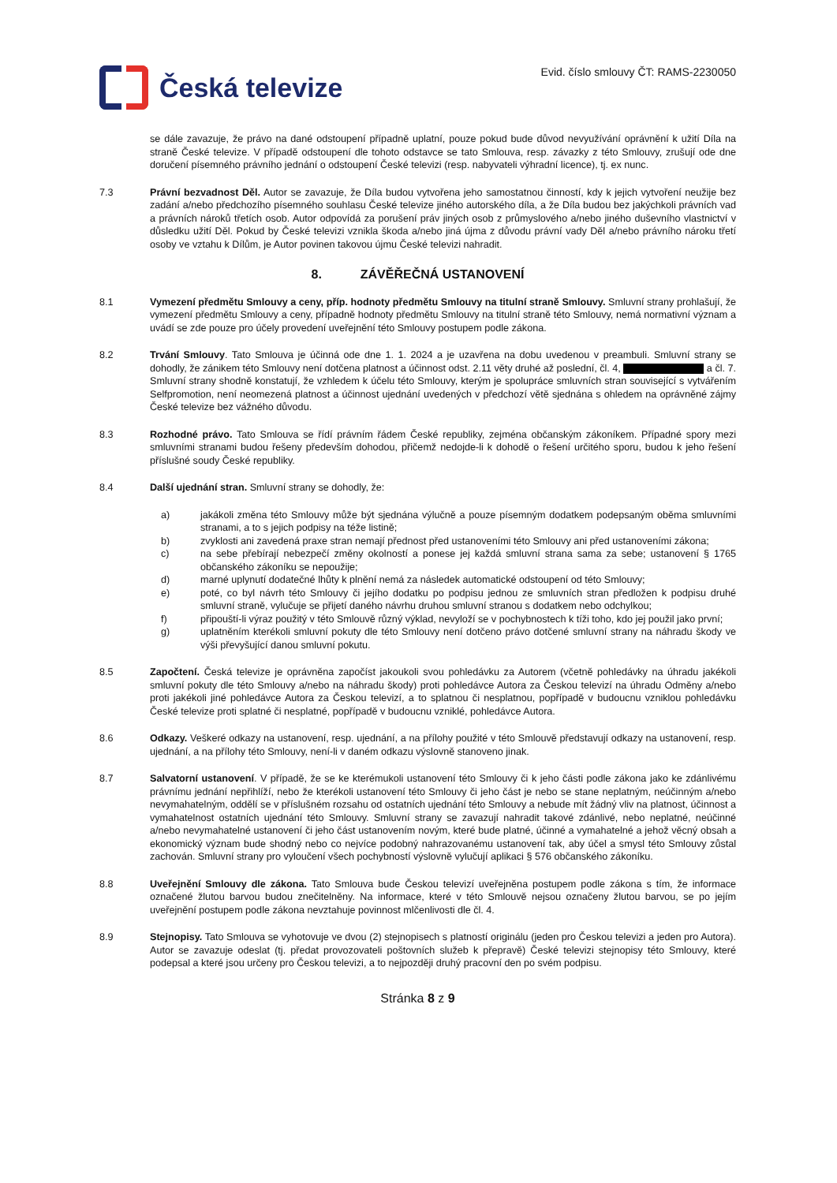Česká televize
Evid. číslo smlouvy ČT: RAMS-2230050
se dále zavazuje, že právo na dané odstoupení případně uplatní, pouze pokud bude důvod nevyužívání oprávnění k užití Díla na straně České televize. V případě odstoupení dle tohoto odstavce se tato Smlouva, resp. závazky z této Smlouvy, zrušují ode dne doručení písemného právního jednání o odstoupení České televizi (resp. nabyvateli výhradní licence), tj. ex nunc.
7.3 Právní bezvadnost Děl. Autor se zavazuje, že Díla budou vytvořena jeho samostatnou činností, kdy k jejich vytvoření neužije bez zadání a/nebo předchozího písemného souhlasu České televize jiného autorského díla, a že Díla budou bez jakýchkoli právních vad a právních nároků třetích osob. Autor odpovídá za porušení práv jiných osob z průmyslového a/nebo jiného duševního vlastnictví v důsledku užití Děl. Pokud by České televizi vznikla škoda a/nebo jiná újma z důvodu právní vady Děl a/nebo právního nároku třetí osoby ve vztahu k Dílům, je Autor povinen takovou újmu České televizi nahradit.
8. ZÁVĚŘEČNÁ USTANOVENÍ
8.1 Vymezení předmětu Smlouvy a ceny, příp. hodnoty předmětu Smlouvy na titulní straně Smlouvy. Smluvní strany prohlašují, že vymezení předmětu Smlouvy a ceny, případně hodnoty předmětu Smlouvy na titulní straně této Smlouvy, nemá normativní význam a uvádí se zde pouze pro účely provedení uveřejnění této Smlouvy postupem podle zákona.
8.2 Trvání Smlouvy. Tato Smlouva je účinná ode dne 1. 1. 2024 a je uzavřena na dobu uvedenou v preambuli. Smluvní strany se dohodly, že zánikem této Smlouvy není dotčena platnost a účinnost odst. 2.11 věty druhé až poslední, čl. 4, a čl. 7. Smluvní strany shodně konstatují, že vzhledem k účelu této Smlouvy, kterým je spolupráce smluvních stran související s vytvářením Selfpromotion, není neomezená platnost a účinnost ujednání uvedených v předchozí větě sjednána s ohledem na oprávněné zájmy České televize bez vážného důvodu.
8.3 Rozhodné právo. Tato Smlouva se řídí právním řádem České republiky, zejména občanským zákoníkem. Případné spory mezi smluvními stranami budou řešeny především dohodou, přičemž nedojde-li k dohodě o řešení určitého sporu, budou k jeho řešení příslušné soudy České republiky.
8.4 Další ujednání stran. Smluvní strany se dohodly, že:
a) jakákoli změna této Smlouvy může být sjednána výlučně a pouze písemným dodatkem podepsaným oběma smluvními stranami, a to s jejich podpisy na téže listině;
b) zvyklosti ani zavedená praxe stran nemají přednost před ustanoveními této Smlouvy ani před ustanoveními zákona;
c) na sebe přebírají nebezpečí změny okolností a ponese jej každá smluvní strana sama za sebe; ustanovení § 1765 občanského zákoníku se nepoužije;
d) marné uplynutí dodatečné lhůty k plnění nemá za následek automatické odstoupení od této Smlouvy;
e) poté, co byl návrh této Smlouvy či jejího dodatku po podpisu jednou ze smluvních stran předložen k podpisu druhé smluvní straně, vylučuje se přijetí daného návrhu druhou smluvní stranou s dodatkem nebo odchylkou;
f) připouští-li výraz použitý v této Smlouvě různý výklad, nevyloží se v pochybnostech k tíži toho, kdo jej použil jako první;
g) uplatněním kterékoli smluvní pokuty dle této Smlouvy není dotčeno právo dotčené smluvní strany na náhradu škody ve výši převyšující danou smluvní pokutu.
8.5 Započtení. Česká televize je oprávněna započíst jakoukoli svou pohledávku za Autorem (včetně pohledávky na úhradu jakékoli smluvní pokuty dle této Smlouvy a/nebo na náhradu škody) proti pohledávce Autora za Českou televizí na úhradu Odměny a/nebo proti jakékoli jiné pohledávce Autora za Českou televizí, a to splatnou či nesplatnou, popřípadě v budoucnu vzniklou pohledávku České televize proti splatné či nesplatné, popřípadě v budoucnu vzniklé, pohledávce Autora.
8.6 Odkazy. Veškeré odkazy na ustanovení, resp. ujednání, a na přílohy použité v této Smlouvě představují odkazy na ustanovení, resp. ujednání, a na přílohy této Smlouvy, není-li v daném odkazu výslovně stanoveno jinak.
8.7 Salvatorní ustanovení. V případě, že se ke kterémukoli ustanovení této Smlouvy či k jeho části podle zákona jako ke zdánlivému právnímu jednání nepřihlíží, nebo že kterékoli ustanovení této Smlouvy či jeho část je nebo se stane neplatným, neúčinným a/nebo nevymahatelným, oddělí se v příslušném rozsahu od ostatních ujednání této Smlouvy a nebude mít žádný vliv na platnost, účinnost a vymahatelnost ostatních ujednání této Smlouvy. Smluvní strany se zavazují nahradit takové zdánlivé, nebo neplatné, neúčinné a/nebo nevymahatelné ustanovení či jeho část ustanovením novým, které bude platné, účinné a vymahatelné a jehož věcný obsah a ekonomický význam bude shodný nebo co nejvíce podobný nahrazovanému ustanovení tak, aby účel a smysl této Smlouvy zůstal zachován. Smluvní strany pro vyloučení všech pochybností výslovně vylučují aplikaci § 576 občanského zákoníku.
8.8 Uveřejnění Smlouvy dle zákona. Tato Smlouva bude Českou televizí uveřejněna postupem podle zákona s tím, že informace označené žlutou barvou budou znečitelněny. Na informace, které v této Smlouvě nejsou označeny žlutou barvou, se po jejím uveřejnění postupem podle zákona nevztahuje povinnost mlčenlivosti dle čl. 4.
8.9 Stejnopisy. Tato Smlouva se vyhotovuje ve dvou (2) stejnopisech s platností originálu (jeden pro Českou televizi a jeden pro Autora). Autor se zavazuje odeslat (tj. předat provozovateli poštovních služeb k přepravě) České televizi stejnopisy této Smlouvy, které podepsal a které jsou určeny pro Českou televizi, a to nejpozději druhý pracovní den po svém podpisu.
Stránka 8 z 9